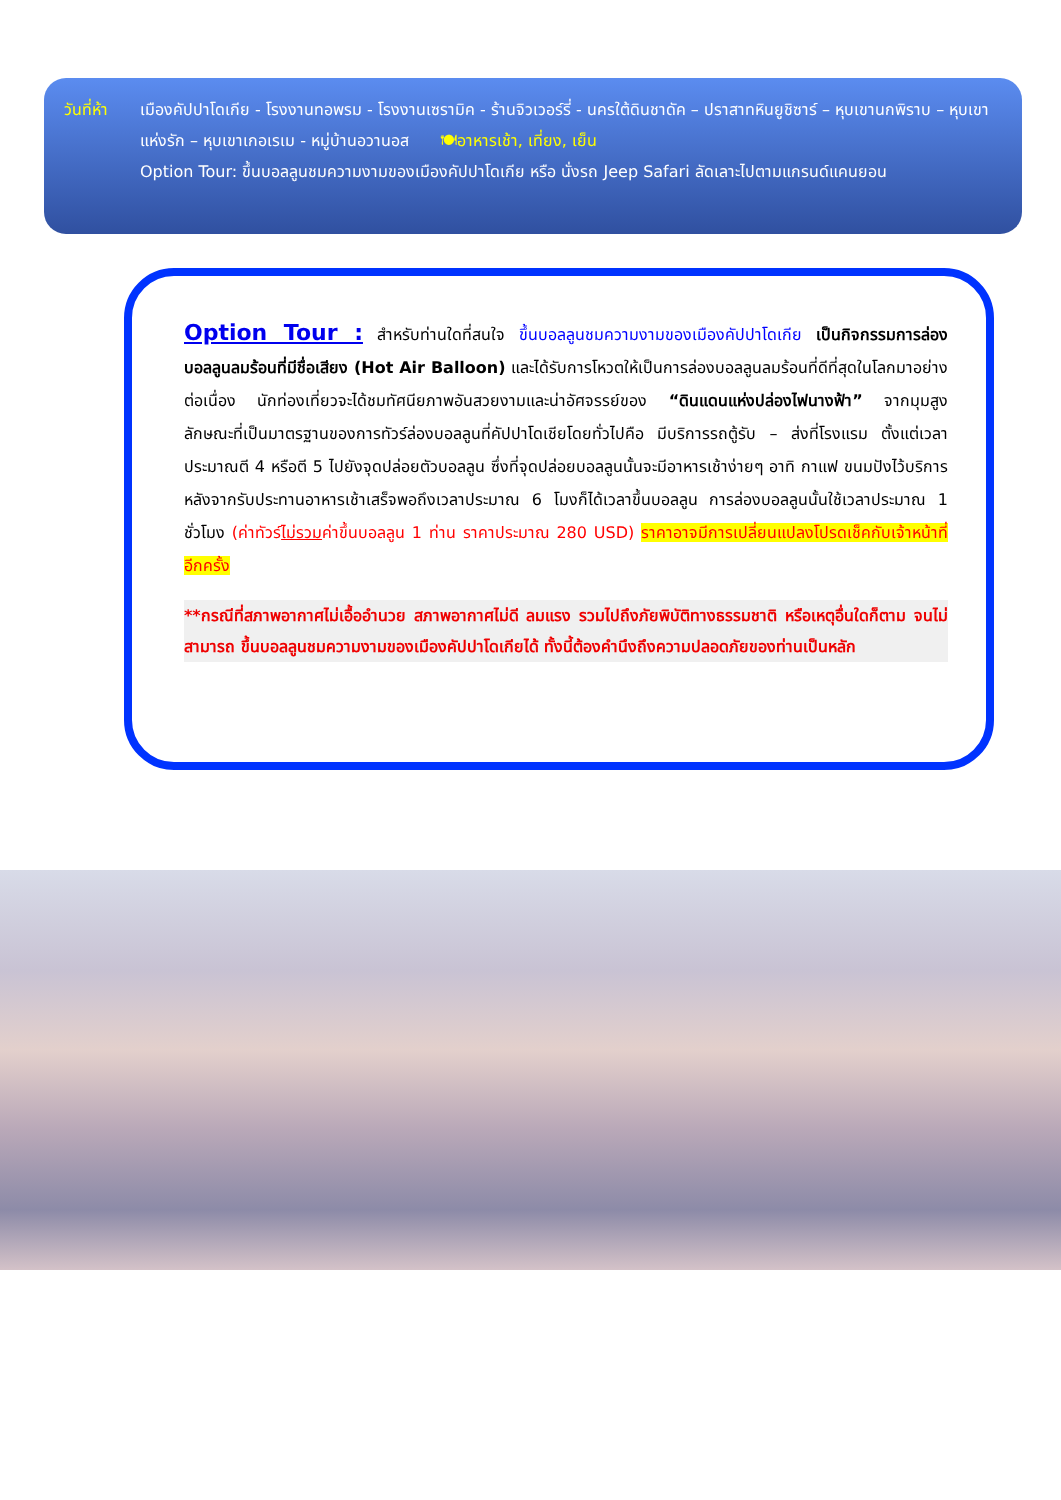วันที่ห้า
เมืองคัปปาโดเกีย - โรงงานทอพรม - โรงงานเซรามิค - ร้านจิวเวอร์รี่ - นครใต้ดินชาดัค – ปราสาทหินยูชิซาร์ – หุบเขานกพิราบ – หุบเขาแห่งรัก – หุบเขาเกอเรเม - หมู่บ้านอวานอส 🍽อาหารเช้า, เที่ยง, เย็น
Option Tour: ขึ้นบอลลูนชมความงามของเมืองคัปปาโดเกีย หรือ นั่งรถ Jeep Safari ลัดเลาะไปตามแกรนด์แคนยอน
Option Tour : สำหรับท่านใดที่สนใจ ขึ้นบอลลูนชมความงามของเมืองคัปปาโดเกีย เป็นกิจกรรมการล่องบอลลูนลมร้อนที่มีชื่อเสียง (Hot Air Balloon) และได้รับการโหวตให้เป็นการล่องบอลลูนลมร้อนที่ดีที่สุดในโลกมาอย่างต่อเนื่อง นักท่องเที่ยวจะได้ชมทัศนียภาพอันสวยงามและน่าอัศจรรย์ของ “ดินแดนแห่งปล่องไฟนางฟ้า” จากมุมสูง ลักษณะที่เป็นมาตรฐานของการทัวร์ล่องบอลลูนที่คัปปาโดเชียโดยทั่วไปคือ มีบริการรถตู้รับ – ส่งที่โรงแรม ตั้งแต่เวลาประมาณตี 4 หรือตี 5 ไปยังจุดปล่อยตัวบอลลูน ซึ่งที่จุดปล่อยบอลลูนนั้นจะมีอาหารเช้าง่ายๆ อาทิ กาแฟ ขนมปังไว้บริการ หลังจากรับประทานอาหารเช้าเสร็จพอถึงเวลาประมาณ 6 โมงก็ได้เวลาขึ้นบอลลูน การล่องบอลลูนนั้นใช้เวลาประมาณ 1 ชั่วโมง (ค่าทัวร์ไม่รวมค่าขึ้นบอลลูน 1 ท่าน ราคาประมาณ 280 USD) ราคาอาจมีการเปลี่ยนแปลงโปรดเช็คกับเจ้าหน้าที่อีกครั้ง
**กรณีที่สภาพอากาศไม่เอื้ออำนวย สภาพอากาศไม่ดี ลมแรง รวมไปถึงภัยพิบัติทางธรรมชาติ หรือเหตุอื่นใดก็ตาม จนไม่สามารถ ขึ้นบอลลูนชมความงามของเมืองคัปปาโดเกียได้ ทั้งนี้ต้องคำนึงถึงความปลอดภัยของท่านเป็นหลัก